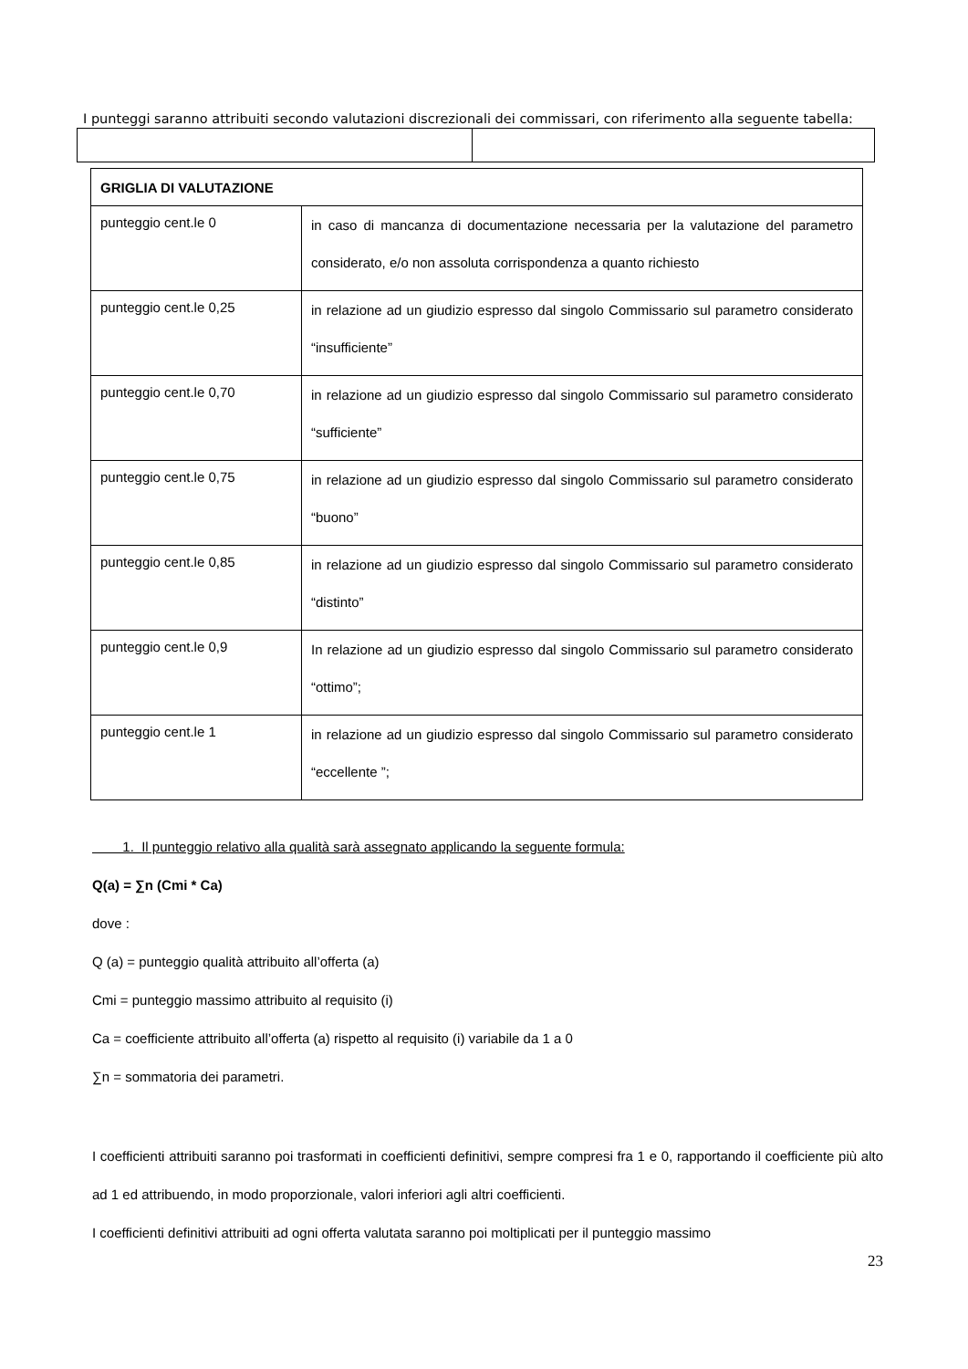I punteggi saranno attribuiti secondo valutazioni discrezionali dei commissari, con riferimento alla seguente tabella:
| GRIGLIA DI VALUTAZIONE | |
| --- | --- |
| punteggio cent.le 0 | in caso di mancanza di documentazione necessaria per la valutazione del parametro considerato, e/o non assoluta corrispondenza a quanto richiesto |
| punteggio cent.le 0,25 | in relazione ad un giudizio espresso dal singolo Commissario sul parametro considerato “insufficiente” |
| punteggio cent.le 0,70 | in relazione ad un giudizio espresso dal singolo Commissario sul parametro considerato “sufficiente” |
| punteggio cent.le 0,75 | in relazione ad un giudizio espresso dal singolo Commissario sul parametro considerato “buono” |
| punteggio cent.le 0,85 | in relazione ad un giudizio espresso dal singolo Commissario sul parametro considerato “distinto” |
| punteggio cent.le 0,9 | In relazione ad un giudizio espresso dal singolo Commissario sul parametro considerato “ottimo”; |
| punteggio cent.le 1 | in relazione ad un giudizio espresso dal singolo Commissario sul parametro considerato “eccellente ”; |
1. Il punteggio relativo alla qualità sarà assegnato applicando la seguente formula:
Q(a) = ∑n (Cmi * Ca)
dove :
Q (a) = punteggio qualità attribuito all’offerta (a)
Cmi = punteggio massimo attribuito al requisito (i)
Ca = coefficiente attribuito all’offerta (a) rispetto al requisito (i) variabile da 1 a 0
∑n = sommatoria dei parametri.
I coefficienti attribuiti saranno poi trasformati in coefficienti definitivi, sempre compresi fra 1 e 0, rapportando il coefficiente più alto ad 1 ed attribuendo, in modo proporzionale, valori inferiori agli altri coefficienti.
I coefficienti definitivi attribuiti ad ogni offerta valutata saranno poi moltiplicati per il punteggio massimo
23